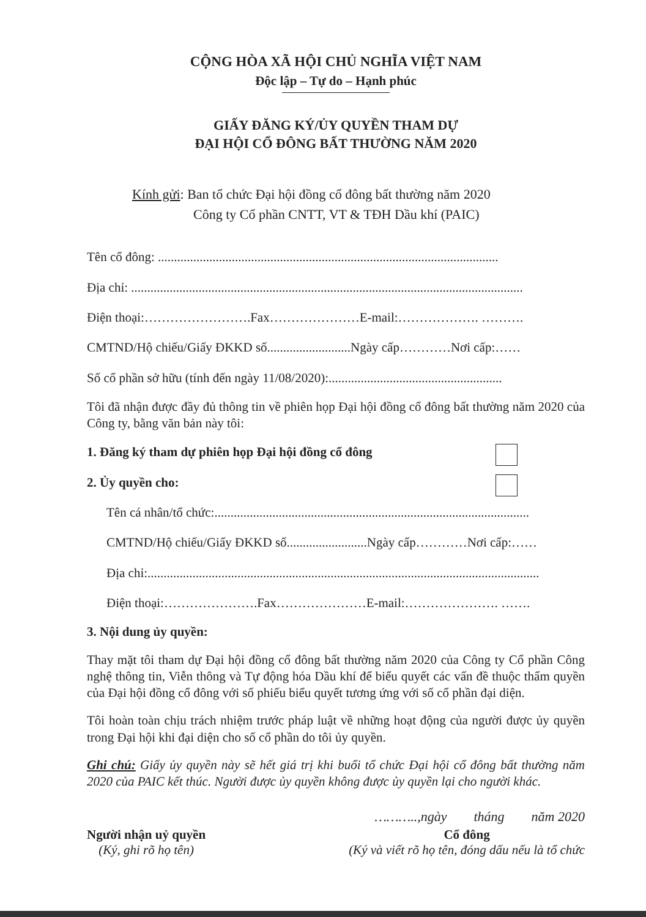CỘNG HÒA XÃ HỘI CHỦ NGHĨA VIỆT NAM
Độc lập – Tự do – Hạnh phúc
GIẤY ĐĂNG KÝ/ỦY QUYỀN THAM DỰ
ĐẠI HỘI CỔ ĐÔNG BẤT THƯỜNG NĂM 2020
Kính gửi: Ban tổ chức Đại hội đồng cổ đông bất thường năm 2020
Công ty Cổ phần CNTT, VT & TĐH Dầu khí (PAIC)
Tên cổ đông: ..........................................................................................................
Địa chỉ: ..........................................................................................................................
Điện thoại:…………………….Fax…………………E-mail:………………. ……….
CMTND/Hộ chiếu/Giấy ĐKKD số..........................Ngày cấp…………Nơi cấp:……
Số cổ phần sở hữu (tính đến ngày 11/08/2020):......................................................
Tôi đã nhận được đầy đủ thông tin về phiên họp Đại hội đồng cổ đông bất thường năm 2020 của Công ty, bằng văn bản này tôi:
1. Đăng ký tham dự phiên họp Đại hội đồng cổ đông
2. Ủy quyền cho:
Tên cá nhân/tổ chức:..................................................................................................
CMTND/Hộ chiếu/Giấy ĐKKD số.........................Ngày cấp…………Nơi cấp:……
Địa chỉ:..........................................................................................................................
Điện thoại:………………….Fax…………………E-mail:…………………. …….
3. Nội dung ủy quyền:
Thay mặt tôi tham dự Đại hội đồng cổ đông bất thường năm 2020 của Công ty Cổ phần Công nghệ thông tin, Viễn thông và Tự động hóa Dầu khí để biểu quyết các vấn đề thuộc thẩm quyền của Đại hội đồng cổ đông với số phiếu biểu quyết tương ứng với số cổ phần đại diện.
Tôi hoàn toàn chịu trách nhiệm trước pháp luật về những hoạt động của người được ủy quyền trong Đại hội khi đại diện cho số cổ phần do tôi ủy quyền.
Ghi chú: Giấy ủy quyền này sẽ hết giá trị khi buổi tổ chức Đại hội cổ đông bất thường năm 2020 của PAIC kết thúc. Người được ủy quyền không được ủy quyền lại cho người khác.
………..,ngày tháng năm 2020
Người nhận uỷ quyền
(Ký, ghi rõ họ tên)
Cổ đông
(Ký và viết rõ họ tên, đóng dấu nếu là tổ chức